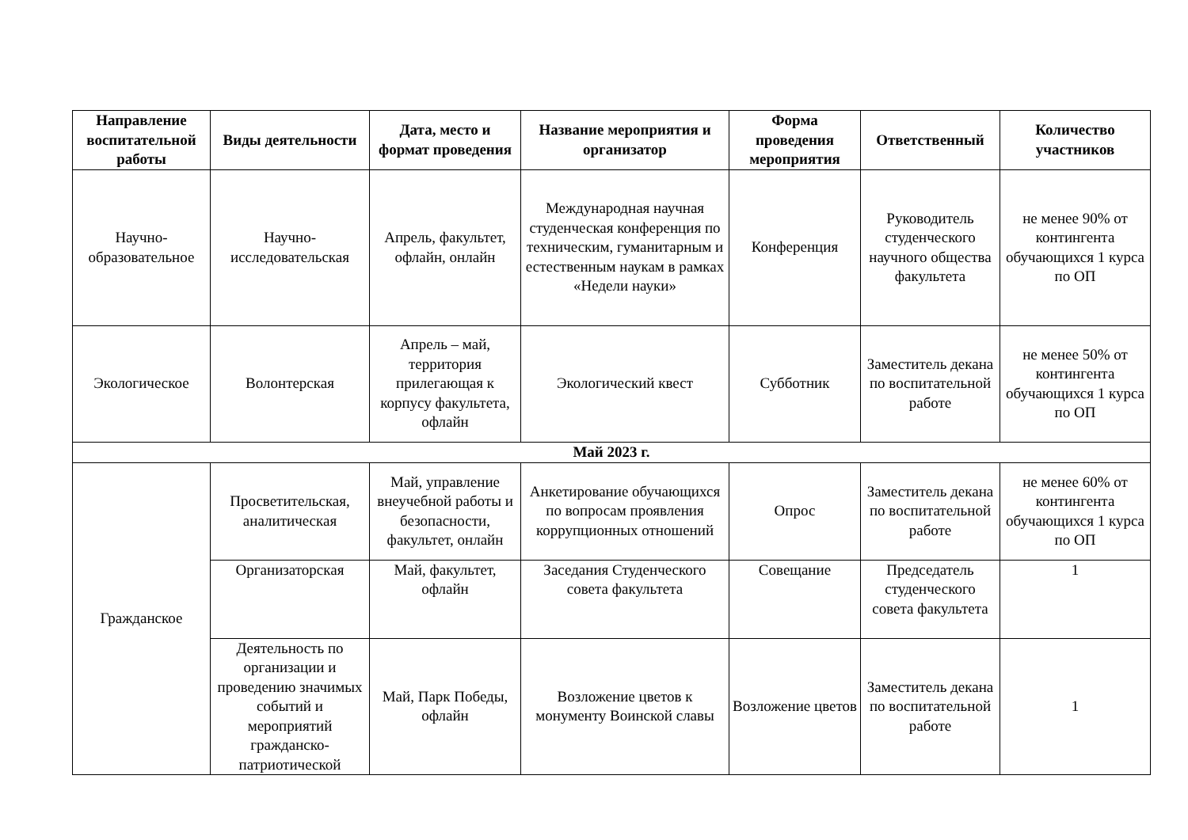| Направление воспитательной работы | Виды деятельности | Дата, место и формат проведения | Название мероприятия и организатор | Форма проведения мероприятия | Ответственный | Количество участников |
| --- | --- | --- | --- | --- | --- | --- |
| Научно-образовательное | Научно-исследовательская | Апрель, факультет, офлайн, онлайн | Международная научная студенческая конференция по техническим, гуманитарным и естественным наукам в рамках «Недели науки» | Конференция | Руководитель студенческого научного общества факультета | не менее 90% от контингента обучающихся 1 курса по ОП |
| Экологическое | Волонтерская | Апрель – май, территория прилегающая к корпусу факультета, офлайн | Экологический квест | Субботник | Заместитель декана по воспитательной работе | не менее 50% от контингента обучающихся 1 курса по ОП |
| Май 2023 г. | | | | | | |
| Гражданское | Просветительская, аналитическая | Май, управление внеучебной работы и безопасности, факультет, онлайн | Анкетирование обучающихся по вопросам проявления коррупционных отношений | Опрос | Заместитель декана по воспитательной работе | не менее 60% от контингента обучающихся 1 курса по ОП |
| | Организаторская | Май, факультет, офлайн | Заседания Студенческого совета факультета | Совещание | Председатель студенческого совета факультета | 1 |
| | Деятельность по организации и проведению значимых событий и мероприятий гражданско-патриотической | Май, Парк Победы, офлайн | Возложение цветов к монументу Воинской славы | Возложение цветов | Заместитель декана по воспитательной работе | 1 |